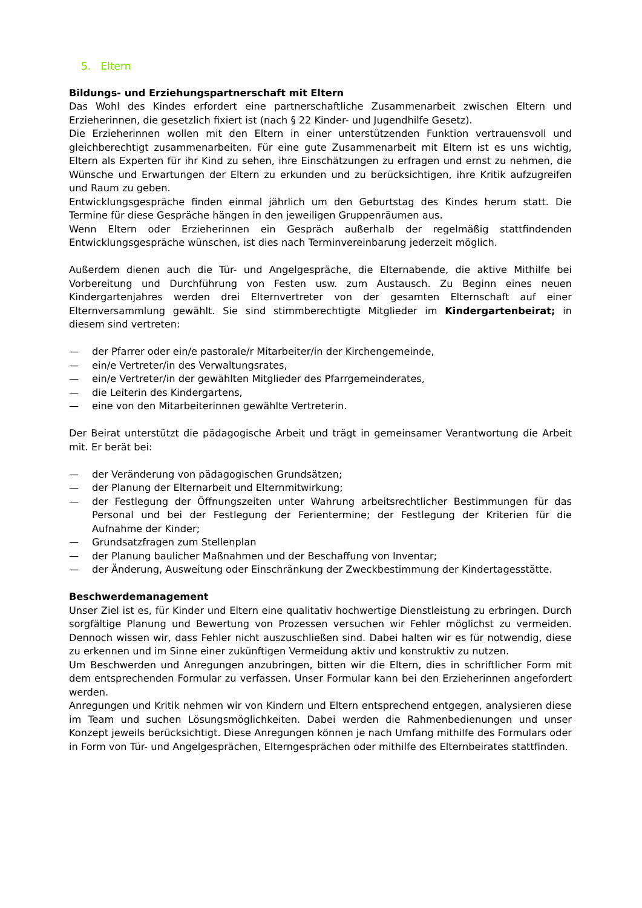5. Eltern
Bildungs- und Erziehungspartnerschaft mit Eltern
Das Wohl des Kindes erfordert eine partnerschaftliche Zusammenarbeit zwischen Eltern und Erzieherinnen, die gesetzlich fixiert ist (nach § 22 Kinder- und Jugendhilfe Gesetz).
Die Erzieherinnen wollen mit den Eltern in einer unterstützenden Funktion vertrauensvoll und gleichberechtigt zusammenarbeiten. Für eine gute Zusammenarbeit mit Eltern ist es uns wichtig, Eltern als Experten für ihr Kind zu sehen, ihre Einschätzungen zu erfragen und ernst zu nehmen, die Wünsche und Erwartungen der Eltern zu erkunden und zu berücksichtigen, ihre Kritik aufzugreifen und Raum zu geben.
Entwicklungsgespräche finden einmal jährlich um den Geburtstag des Kindes herum statt. Die Termine für diese Gespräche hängen in den jeweiligen Gruppenräumen aus.
Wenn Eltern oder Erzieherinnen ein Gespräch außerhalb der regelmäßig stattfindenden Entwicklungsgespräche wünschen, ist dies nach Terminvereinbarung jederzeit möglich.
Außerdem dienen auch die Tür- und Angelgespräche, die Elternabende, die aktive Mithilfe bei Vorbereitung und Durchführung von Festen usw. zum Austausch. Zu Beginn eines neuen Kindergartenjahres werden drei Elternvertreter von der gesamten Elternschaft auf einer Elternversammlung gewählt. Sie sind stimmberechtigte Mitglieder im Kindergartenbeirat; in diesem sind vertreten:
— der Pfarrer oder ein/e pastorale/r Mitarbeiter/in der Kirchengemeinde,
— ein/e Vertreter/in des Verwaltungsrates,
— ein/e Vertreter/in der gewählten Mitglieder des Pfarrgemeinderates,
— die Leiterin des Kindergartens,
— eine von den Mitarbeiterinnen gewählte Vertreterin.
Der Beirat unterstützt die pädagogische Arbeit und trägt in gemeinsamer Verantwortung die Arbeit mit. Er berät bei:
— der Veränderung von pädagogischen Grundsätzen;
— der Planung der Elternarbeit und Elternmitwirkung;
— der Festlegung der Öffnungszeiten unter Wahrung arbeitsrechtlicher Bestimmungen für das Personal und bei der Festlegung der Ferientermine; der Festlegung der Kriterien für die Aufnahme der Kinder;
— Grundsatzfragen zum Stellenplan
— der Planung baulicher Maßnahmen und der Beschaffung von Inventar;
— der Änderung, Ausweitung oder Einschränkung der Zweckbestimmung der Kindertagesstätte.
Beschwerdemanagement
Unser Ziel ist es, für Kinder und Eltern eine qualitativ hochwertige Dienstleistung zu erbringen. Durch sorgfältige Planung und Bewertung von Prozessen versuchen wir Fehler möglichst zu vermeiden. Dennoch wissen wir, dass Fehler nicht auszuschließen sind. Dabei halten wir es für notwendig, diese zu erkennen und im Sinne einer zukünftigen Vermeidung aktiv und konstruktiv zu nutzen.
Um Beschwerden und Anregungen anzubringen, bitten wir die Eltern, dies in schriftlicher Form mit dem entsprechenden Formular zu verfassen. Unser Formular kann bei den Erzieherinnen angefordert werden.
Anregungen und Kritik nehmen wir von Kindern und Eltern entsprechend entgegen, analysieren diese im Team und suchen Lösungsmöglichkeiten. Dabei werden die Rahmenbedienungen und unser Konzept jeweils berücksichtigt. Diese Anregungen können je nach Umfang mithilfe des Formulars oder in Form von Tür- und Angelgesprächen, Elterngesprächen oder mithilfe des Elternbeirates stattfinden.